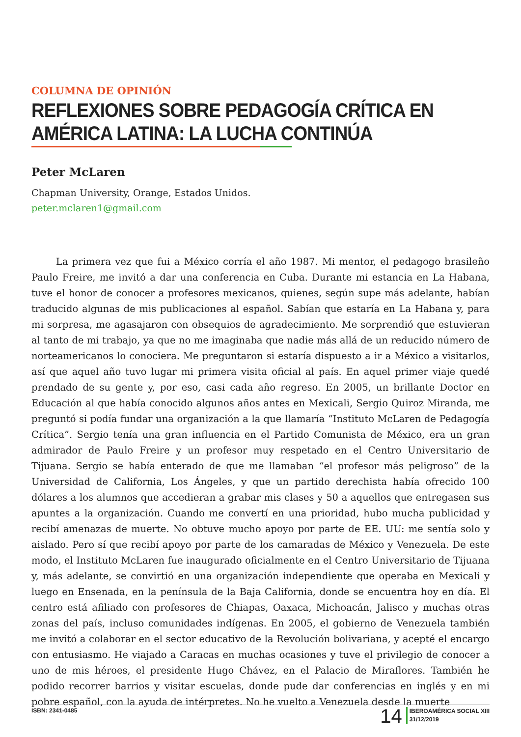COLUMNA DE OPINIÓN
REFLEXIONES SOBRE PEDAGOGÍA CRÍTICA EN AMÉRICA LATINA: LA LUCHA CONTINÚA
Peter McLaren
Chapman University, Orange, Estados Unidos.
peter.mclaren1@gmail.com
La primera vez que fui a México corría el año 1987. Mi mentor, el pedagogo brasileño Paulo Freire, me invitó a dar una conferencia en Cuba. Durante mi estancia en La Habana, tuve el honor de conocer a profesores mexicanos, quienes, según supe más adelante, habían traducido algunas de mis publicaciones al español. Sabían que estaría en La Habana y, para mi sorpresa, me agasajaron con obsequios de agradecimiento. Me sorprendió que estuvieran al tanto de mi trabajo, ya que no me imaginaba que nadie más allá de un reducido número de norteamericanos lo conociera. Me preguntaron si estaría dispuesto a ir a México a visitarlos, así que aquel año tuvo lugar mi primera visita oficial al país. En aquel primer viaje quedé prendado de su gente y, por eso, casi cada año regreso. En 2005, un brillante Doctor en Educación al que había conocido algunos años antes en Mexicali, Sergio Quiroz Miranda, me preguntó si podía fundar una organización a la que llamaría “Instituto McLaren de Pedagogía Crítica”. Sergio tenía una gran influencia en el Partido Comunista de México, era un gran admirador de Paulo Freire y un profesor muy respetado en el Centro Universitario de Tijuana. Sergio se había enterado de que me llamaban “el profesor más peligroso” de la Universidad de California, Los Ángeles, y que un partido derechista había ofrecido 100 dólares a los alumnos que accedieran a grabar mis clases y 50 a aquellos que entregasen sus apuntes a la organización. Cuando me convertí en una prioridad, hubo mucha publicidad y recibí amenazas de muerte. No obtuve mucho apoyo por parte de EE. UU: me sentía solo y aislado. Pero sí que recibí apoyo por parte de los camaradas de México y Venezuela. De este modo, el Instituto McLaren fue inaugurado oficialmente en el Centro Universitario de Tijuana y, más adelante, se convirtió en una organización independiente que operaba en Mexicali y luego en Ensenada, en la península de la Baja California, donde se encuentra hoy en día. El centro está afiliado con profesores de Chiapas, Oaxaca, Michoacán, Jalisco y muchas otras zonas del país, incluso comunidades indígenas. En 2005, el gobierno de Venezuela también me invitó a colaborar en el sector educativo de la Revolución bolivariana, y acepté el encargo con entusiasmo. He viajado a Caracas en muchas ocasiones y tuve el privilegio de conocer a uno de mis héroes, el presidente Hugo Chávez, en el Palacio de Miraflores. También he podido recorrer barrios y visitar escuelas, donde pude dar conferencias en inglés y en mi pobre español, con la ayuda de intérpretes. No he vuelto a Venezuela desde la muerte
ISBN: 2341-0485 14 IBEROAMÉRICA SOCIAL XIII
31/12/2019